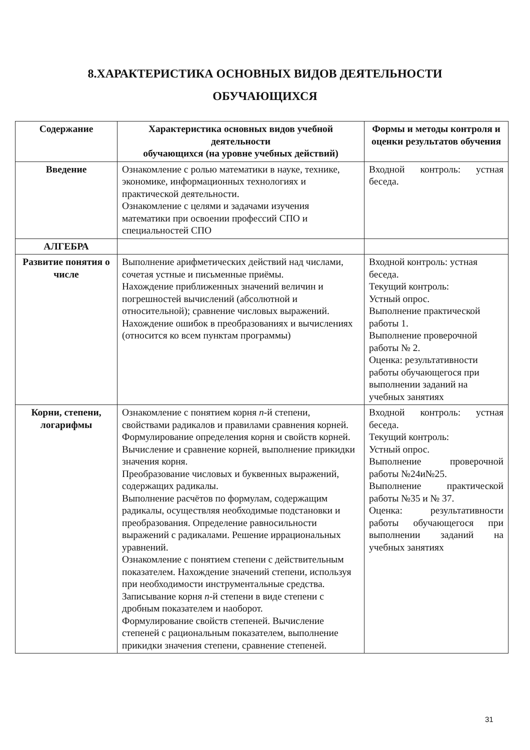8.ХАРАКТЕРИСТИКА ОСНОВНЫХ ВИДОВ ДЕЯТЕЛЬНОСТИ
ОБУЧАЮЩИХСЯ
| Содержание | Характеристика основных видов учебной деятельности обучающихся (на уровне учебных действий) | Формы и методы контроля и оценки результатов обучения |
| --- | --- | --- |
| Введение | Ознакомление с ролью математики в науке, технике, экономике, информационных технологиях и практической деятельности. Ознакомление с целями и задачами изучения математики при освоении профессий СПО и специальностей СПО | Входной контроль: устная беседа. |
| АЛГЕБРА | | |
| Развитие понятия о числе | Выполнение арифметических действий над числами, сочетая устные и письменные приёмы. Нахождение приближенных значений величин и погрешностей вычислений (абсолютной и относительной); сравнение числовых выражений. Нахождение ошибок в преобразованиях и вычислениях (относится ко всем пунктам программы) | Входной контроль: устная беседа. Текущий контроль: Устный опрос. Выполнение практической работы 1. Выполнение проверочной работы № 2. Оценка: результативности работы обучающегося при выполнении заданий на учебных занятиях |
| Корни, степени, логарифмы | Ознакомление с понятием корня n -й степени, свойствами радикалов и правилами сравнения корней. Формулирование определения корня и свойств корней. Вычисление и сравнение корней, выполнение прикидки значения корня. Преобразование числовых и буквенных выражений, содержащих радикалы. Выполнение расчётов по формулам, содержащим радикалы, осуществляя необходимые подстановки и преобразования. Определение равносильности выражений с радикалами. Решение иррациональных уравнений. Ознакомление с понятием степени с действительным показателем. Нахождение значений степени, используя при необходимости инструментальные средства. Записывание корня n -й степени в виде степени с дробным показателем и наоборот. Формулирование свойств степеней. Вычисление степеней с рациональным показателем, выполнение прикидки значения степени, сравнение степеней. | Входной контроль: устная беседа. Текущий контроль: Устный опрос. Выполнение проверочной работы №24и№25. Выполнение практической работы №35 и № 37. Оценка: результативности работы обучающегося при выполнении заданий на учебных занятиях |
31